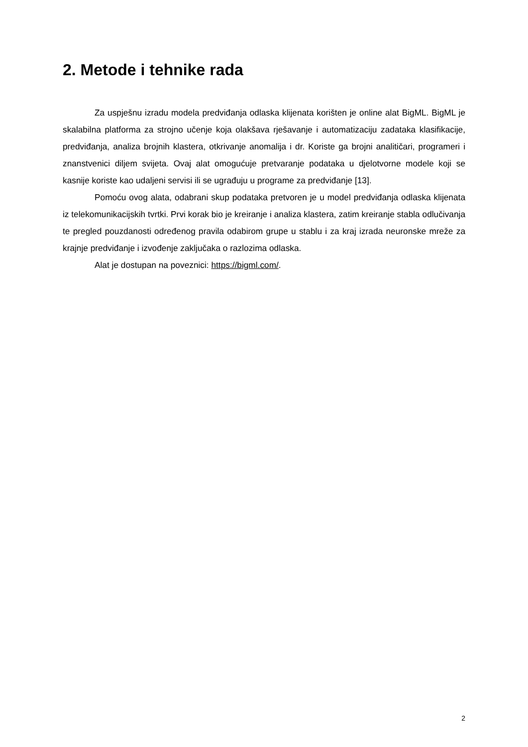2. Metode i tehnike rada
Za uspješnu izradu modela predviđanja odlaska klijenata korišten je online alat BigML. BigML je skalabilna platforma za strojno učenje koja olakšava rješavanje i automatizaciju zadataka klasifikacije, predviđanja, analiza brojnih klastera, otkrivanje anomalija i dr. Koriste ga brojni analitičari, programeri i znanstvenici diljem svijeta. Ovaj alat omogućuje pretvaranje podataka u djelotvorne modele koji se kasnije koriste kao udaljeni servisi ili se ugrađuju u programe za predviđanje [13].
Pomoću ovog alata, odabrani skup podataka pretvoren je u model predviđanja odlaska klijenata iz telekomunikacijskih tvrtki. Prvi korak bio je kreiranje i analiza klastera, zatim kreiranje stabla odlučivanja te pregled pouzdanosti određenog pravila odabirom grupe u stablu i za kraj izrada neuronske mreže za krajnje predviđanje i izvođenje zaključaka o razlozima odlaska.
Alat je dostupan na poveznici: https://bigml.com/.
2